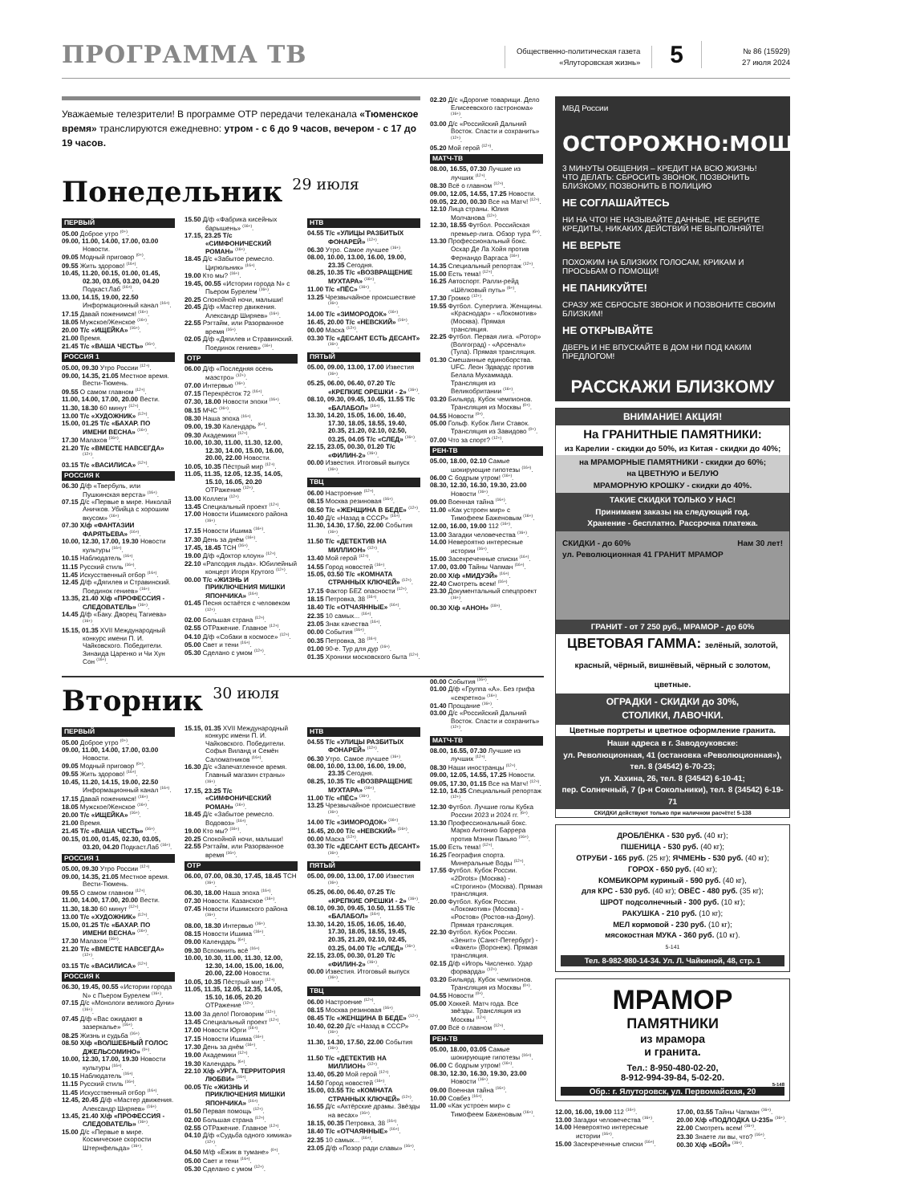ПРОГРАММА ТВ
Общественно-политическая газета
«Ялуторовская жизнь»
5
№ 86 (15929)
27 июля 2024
Уважаемые телезрители! В программе ОТР передачи телеканала «Тюменское время» транслируются ежедневно: утром - с 6 до 9 часов, вечером - с 17 до 19 часов.
Понедельник 29 июля
02.20 Д/с «Дорогие товарищи. Дело Елисеевского гастронома» <sup>(16+)</sup>.
03.00 Д/с «Российский Дальний Восток. Спасти и сохранить» <sup>(12+)</sup>.
05.20 Мой герой <sup>(12+)</sup>.
МАТЧ-ТВ
08.00, 16.55, 07.30 Лучшие из лучших <sup>(12+)</sup>.
08.30 Всё о главном <sup>(12+)</sup>.
09.00, 12.05, 14.55, 17.25 Новости.
09.05, 22.00, 00.30 Все на Матч! <sup>(12+)</sup>.
12.10 Лица страны. Юлия Молчанова <sup>(12+)</sup>.
12.30, 18.55 Футбол. Российская премьер-лига. Обзор тура <sup>(6+)</sup>.
13.30 Профессиональный бокс. Оскар Де Ла Хойя против Фернандо Варгаса <sup>(16+)</sup>.
14.35 Специальный репортаж <sup>(12+)</sup>.
15.00 Есть тема! <sup>(12+)</sup>.
16.25 Автоспорт. Ралли-рейд «Шёлковый путь» <sup>(6+)</sup>.
17.30 Громко <sup>(12+)</sup>.
19.55 Футбол. Суперлига. Женщины. «Краснодар» - «Локомотив» (Москва). Прямая трансляция.
22.25 Футбол. Первая лига. «Ротор» (Волгоград) - «Арсенал» (Тула). Прямая трансляция.
01.30 Смешанные единоборства. UFC. Леон Эдвардс против Белала Мухаммада. Трансляция из Великобритании <sup>(16+)</sup>.
03.20 Бильярд. Кубок чемпионов. Трансляция из Москвы <sup>(0+)</sup>.
04.55 Новости <sup>(0+)</sup>.
05.00 Гольф. Кубок Лиги Ставок. Трансляция из Завидово <sup>(0+)</sup>.
07.00 Что за спорт? <sup>(12+)</sup>.
РЕН-ТВ
05.00, 18.00, 02.10 Самые шокирующие гипотезы <sup>(16+)</sup>.
06.00 С бодрым утром! <sup>(16+)</sup>.
08.30, 12.30, 16.30, 19.30, 23.00 Новости <sup>(16+)</sup>.
09.00 Военная тайна <sup>(16+)</sup>.
11.00 «Как устроен мир» с Тимофеем Баженовым <sup>(16+)</sup>.
12.00, 16.00, 19.00 112 <sup>(16+)</sup>.
13.00 Загадки человечества <sup>(16+)</sup>.
14.00 Невероятно интересные истории <sup>(16+)</sup>.
15.00 Засекреченные списки <sup>(16+)</sup>.
17.00, 03.00 Тайны Чапман <sup>(16+)</sup>.
20.00 Х/ф «МИДУЭЙ» <sup>(16+)</sup>.
22.40 Смотреть всем! <sup>(16+)</sup>.
23.30 Документальный спецпроект <sup>(16+)</sup>.
00.30 Х/ф «АНОН» <sup>(18+)</sup>.
ПЕРВЫЙ
05.00 Доброе утро <sup>(0+)</sup>.
09.00, 11.00, 14.00, 17.00, 03.00 Новости.
09.05 Модный приговор <sup>(0+)</sup>.
09.55 Жить здорово! <sup>(16+)</sup>.
10.45, 11.20, 00.15, 01.00, 01.45, 02.30, 03.05, 03.20, 04.20 Подкаст.Лаб <sup>(16+)</sup>.
13.00, 14.15, 19.00, 22.50 Информационный канал <sup>(16+)</sup>.
17.15 Давай поженимся! <sup>(16+)</sup>.
18.05 Мужское/Женское <sup>(16+)</sup>.
20.00 Т/с «ИЩЕЙКА» <sup>(16+)</sup>.
21.00 Время.
21.45 Т/с «ВАША ЧЕСТЬ» <sup>(16+)</sup>.
РОССИЯ 1
05.00, 09.30 Утро России <sup>(12+)</sup>.
09.00, 14.35, 21.05 Местное время. Вести-Тюмень.
09.55 О самом главном <sup>(12+)</sup>.
11.00, 14.00, 17.00, 20.00 Вести.
11.30, 18.30 60 минут <sup>(12+)</sup>.
13.00 Т/с «ХУДОЖНИК» <sup>(12+)</sup>.
15.00, 01.25 Т/с «БАХАР. ПО ИМЕНИ ВЕСНА» <sup>(16+)</sup>.
17.30 Малахов <sup>(16+)</sup>.
21.20 Т/с «ВМЕСТЕ НАВСЕГДА» <sup>(12+)</sup>.
03.15 Т/с «ВАСИЛИСА» <sup>(12+)</sup>.
РОССИЯ К
06.30 Д/ф «Твербуль, или Пушкинская верста» <sup>(16+)</sup>.
07.15 Д/с «Первые в мире. Николай Аничков. Убийца с хорошим вкусом» <sup>(16+)</sup>.
07.30 Х/ф «ФАНТАЗИИ ФАРЯТЬЕВА» <sup>(16+)</sup>.
10.00, 12.30, 17.00, 19.30 Новости культуры <sup>(16+)</sup>.
10.15 Наблюдатель <sup>(16+)</sup>.
11.15 Русский стиль <sup>(16+)</sup>.
11.45 Искусственный отбор <sup>(16+)</sup>.
12.45 Д/ф «Дягилев и Стравинский. Поединок гениев» <sup>(16+)</sup>.
13.35, 21.40 Х/ф «ПРОФЕССИЯ - СЛЕДОВАТЕЛЬ» <sup>(16+)</sup>.
14.45 Д/ф «Баку. Дворец Тагиева» <sup>(16+)</sup>.
15.15, 01.35 XVII Международный конкурс имени П. И. Чайковского. Победители. Зинаида Царенко и Чи Хун Сон <sup>(16+)</sup>.
15.50 Д/ф «Фабрика кисейных барышень» <sup>(16+)</sup>.
17.15, 23.25 Т/с «СИМФОНИЧЕСКИЙ РОМАН» <sup>(16+)</sup>.
18.45 Д/с «Забытое ремесло. Цирюльник» <sup>(16+)</sup>.
19.00 Кто мы? <sup>(16+)</sup>.
19.45, 00.55 «Истории города N» с Пьером Бурелем <sup>(16+)</sup>.
20.25 Спокойной ночи, малыши!
20.45 Д/ф «Мастер движения. Александр Ширяев» <sup>(16+)</sup>.
22.55 Рэгтайм, или Разорванное время <sup>(16+)</sup>.
02.05 Д/ф «Дягилев и Стравинский. Поединок гениев» <sup>(16+)</sup>.
ОТР
06.00 Д/ф «Последняя осень маэстро» <sup>(12+)</sup>.
07.00 Интервью <sup>(16+)</sup>.
07.15 Перекрёсток 72 <sup>(16+)</sup>.
07.30, 18.00 Новости эпохи <sup>(16+)</sup>.
08.15 МЧС <sup>(16+)</sup>.
08.30 Наша эпоха <sup>(16+)</sup>.
09.00, 19.30 Календарь <sup>(6+)</sup>.
09.30 Академики <sup>(12+)</sup>.
10.00, 10.30, 11.00, 11.30, 12.00, 12.30, 14.00, 15.00, 16.00, 20.00, 22.00 Новости.
10.05, 10.35 Пёстрый мир <sup>(12+)</sup>.
11.05, 11.35, 12.05, 12.35, 14.05, 15.10, 16.05, 20.20 ОТРажение <sup>(12+)</sup>.
13.00 Коллеги <sup>(12+)</sup>.
13.45 Специальный проект <sup>(12+)</sup>.
17.00 Новости Ишимского района <sup>(16+)</sup>.
17.15 Новости Ишима <sup>(16+)</sup>.
17.30 День за днём <sup>(16+)</sup>.
17.45, 18.45 ТСН <sup>(16+)</sup>.
19.00 Д/ф «Доктор клоун» <sup>(12+)</sup>.
22.10 «Рапсодия льда». Юбилейный концерт Игоря Крутого <sup>(12+)</sup>.
00.00 Т/с «ЖИЗНЬ И ПРИКЛЮЧЕНИЯ МИШКИ ЯПОНЧИКА» <sup>(16+)</sup>.
01.45 Песня остаётся с человеком <sup>(12+)</sup>.
02.00 Большая страна <sup>(12+)</sup>.
02.55 ОТРажение. Главное <sup>(12+)</sup>.
04.10 Д/ф «Собаки в космосе» <sup>(12+)</sup>.
05.00 Свет и тени <sup>(16+)</sup>.
05.30 Сделано с умом <sup>(12+)</sup>.
НТВ
04.55 Т/с «УЛИЦЫ РАЗБИТЫХ ФОНАРЕЙ» <sup>(12+)</sup>.
06.30 Утро. Самое лучшее <sup>(16+)</sup>.
08.00, 10.00, 13.00, 16.00, 19.00, 23.35 Сегодня.
08.25, 10.35 Т/с «ВОЗВРАЩЕНИЕ МУХТАРА» <sup>(16+)</sup>.
11.00 Т/с «ПЁС» <sup>(16+)</sup>.
13.25 Чрезвычайное происшествие <sup>(16+)</sup>.
14.00 Т/с «ЗИМОРОДОК» <sup>(16+)</sup>.
16.45, 20.00 Т/с «НЕВСКИЙ» <sup>(16+)</sup>.
00.00 Маска <sup>(12+)</sup>.
03.30 Т/с «ДЕСАНТ ЕСТЬ ДЕСАНТ» <sup>(16+)</sup>.
ПЯТЫЙ
05.00, 09.00, 13.00, 17.00 Известия <sup>(16+)</sup>.
05.25, 06.00, 06.40, 07.20 Т/с «КРЕПКИЕ ОРЕШКИ - 2» <sup>(16+)</sup>.
08.10, 09.30, 09.45, 10.45, 11.55 Т/с «БАЛАБОЛ» <sup>(16+)</sup>.
13.30, 14.20, 15.05, 16.00, 16.40, 17.30, 18.05, 18.55, 19.40, 20.35, 21.20, 02.10, 02.50, 03.25, 04.05 Т/с «СЛЕД» <sup>(16+)</sup>.
22.15, 23.05, 00.30, 01.20 Т/с «ФИЛИН-2» <sup>(16+)</sup>.
00.00 Известия. Итоговый выпуск <sup>(16+)</sup>.
ТВЦ
06.00 Настроение <sup>(12+)</sup>.
08.15 Москва резиновая <sup>(16+)</sup>.
08.50 Т/с «ЖЕНЩИНА В БЕДЕ» <sup>(12+)</sup>.
10.40 Д/с «Назад в СССР» <sup>(16+)</sup>.
11.30, 14.30, 17.50, 22.00 События <sup>(16+)</sup>.
11.50 Т/с «ДЕТЕКТИВ НА МИЛЛИОН» <sup>(12+)</sup>.
13.40 Мой герой <sup>(12+)</sup>.
14.55 Город новостей <sup>(16+)</sup>.
15.05, 03.50 Т/с «КОМНАТА СТРАННЫХ КЛЮЧЕЙ» <sup>(12+)</sup>.
17.15 Фактор БЕZ опасности <sup>(12+)</sup>.
18.15 Петровка, 38 <sup>(16+)</sup>.
18.40 Т/с «ОТЧАЯННЫЕ» <sup>(16+)</sup>.
22.35 10 самых... <sup>(16+)</sup>.
23.05 Знак качества <sup>(16+)</sup>.
00.00 События <sup>(16+)</sup>.
00.35 Петровка, 38 <sup>(16+)</sup>.
01.00 90-е. Тур для дур <sup>(16+)</sup>.
01.35 Хроники московского быта <sup>(12+)</sup>.
Вторник 30 июля
00.00 События <sup>(16+)</sup>.
01.00 Д/ф «Группа «А». Без грифа «секретно» <sup>(16+)</sup>.
01.40 Прощание <sup>(16+)</sup>.
03.00 Д/с «Российский Дальний Восток. Спасти и сохранить» <sup>(12+)</sup>.
МАТЧ-ТВ
08.00, 16.55, 07.30 Лучшие из лучших <sup>(12+)</sup>.
08.30 Наши иностранцы <sup>(12+)</sup>.
09.00, 12.05, 14.55, 17.25 Новости.
09.05, 17.30, 01.15 Все на Матч! <sup>(12+)</sup>.
12.10, 14.35 Специальный репортаж <sup>(12+)</sup>.
12.30 Футбол. Лучшие голы Кубка России 2023 и 2024 гг. <sup>(6+)</sup>.
13.30 Профессиональный бокс. Марко Антонио Баррера против Мэнни Пакьяо <sup>(16+)</sup>.
15.00 Есть тема! <sup>(12+)</sup>.
16.25 География спорта. Минеральные Воды <sup>(12+)</sup>.
17.55 Футбол. Кубок России. «2Drots» (Москва) - «Строгино» (Москва). Прямая трансляция.
20.00 Футбол. Кубок России. «Локомотив» (Москва) - «Ростов» (Ростов-на-Дону). Прямая трансляция.
22.30 Футбол. Кубок России. «Зенит» (Санкт-Петербург) - «Факел» (Воронеж). Прямая трансляция.
02.15 Д/ф «Игорь Численко. Удар форварда» <sup>(12+)</sup>.
03.20 Бильярд. Кубок чемпионов. Трансляция из Москвы <sup>(0+)</sup>.
04.55 Новости <sup>(0+)</sup>.
05.00 Хоккей. Матч года. Все звёзды. Трансляция из Москвы <sup>(12+)</sup>.
07.00 Всё о главном <sup>(12+)</sup>.
РЕН-ТВ
05.00, 18.00, 03.05 Самые шокирующие гипотезы <sup>(16+)</sup>.
06.00 С бодрым утром! <sup>(16+)</sup>.
08.30, 12.30, 16.30, 19.30, 23.00 Новости <sup>(16+)</sup>.
09.00 Военная тайна <sup>(16+)</sup>.
10.00 Совбез <sup>(16+)</sup>.
11.00 «Как устроен мир» с Тимофеем Баженовым <sup>(16+)</sup>.
ПЕРВЫЙ
05.00 Доброе утро <sup>(0+)</sup>.
09.00, 11.00, 14.00, 17.00, 03.00 Новости.
09.05 Модный приговор <sup>(0+)</sup>.
09.55 Жить здорово! <sup>(16+)</sup>.
10.45, 11.20, 14.15, 19.00, 22.50 Информационный канал <sup>(16+)</sup>.
17.15 Давай поженимся! <sup>(16+)</sup>.
18.05 Мужское/Женское <sup>(16+)</sup>.
20.00 Т/с «ИЩЕЙКА» <sup>(16+)</sup>.
21.00 Время.
21.45 Т/с «ВАША ЧЕСТЬ» <sup>(16+)</sup>.
00.15, 01.00, 01.45, 02.30, 03.05, 03.20, 04.20 Подкаст.Лаб <sup>(16+)</sup>.
РОССИЯ 1
05.00, 09.30 Утро России <sup>(12+)</sup>.
09.00, 14.35, 21.05 Местное время. Вести-Тюмень.
09.55 О самом главном <sup>(12+)</sup>.
11.00, 14.00, 17.00, 20.00 Вести.
11.30, 18.30 60 минут <sup>(12+)</sup>.
13.00 Т/с «ХУДОЖНИК» <sup>(12+)</sup>.
15.00, 01.25 Т/с «БАХАР. ПО ИМЕНИ ВЕСНА» <sup>(16+)</sup>.
17.30 Малахов <sup>(16+)</sup>.
21.20 Т/с «ВМЕСТЕ НАВСЕГДА» <sup>(12+)</sup>.
03.15 Т/с «ВАСИЛИСА» <sup>(12+)</sup>.
РОССИЯ К
06.30, 19.45, 00.55 «Истории города N» с Пьером Бурелем <sup>(16+)</sup>.
07.15 Д/с «Монологи великого Дуни» <sup>(16+)</sup>.
07.45 Д/ф «Вас ожидают в зазеркалье» <sup>(16+)</sup>.
08.25 Жизнь и судьба <sup>(16+)</sup>.
08.50 Х/ф «ВОЛШЕБНЫЙ ГОЛОС ДЖЕЛЬСОМИНО» <sup>(0+)</sup>.
10.00, 12.30, 17.00, 19.30 Новости культуры <sup>(16+)</sup>.
10.15 Наблюдатель <sup>(16+)</sup>.
11.15 Русский стиль <sup>(16+)</sup>.
11.45 Искусственный отбор <sup>(16+)</sup>.
12.45, 20.45 Д/ф «Мастер движения. Александр Ширяев» <sup>(16+)</sup>.
13.45, 21.40 Х/ф «ПРОФЕССИЯ - СЛЕДОВАТЕЛЬ» <sup>(16+)</sup>.
15.00 Д/с «Первые в мире. Космические скорости Штернфельда» <sup>(16+)</sup>.
15.15, 01.35 XVII Международный конкурс имени П. И. Чайковского. Победители. Софья Виланд и Семён Саломатников <sup>(16+)</sup>.
16.30 Д/с «Запечатленное время. Главный магазин страны» <sup>(16+)</sup>.
17.15, 23.25 Т/с «СИМФОНИЧЕСКИЙ РОМАН» <sup>(16+)</sup>.
18.45 Д/с «Забытое ремесло. Водовоз» <sup>(16+)</sup>.
19.00 Кто мы? <sup>(16+)</sup>.
20.25 Спокойной ночи, малыши!
22.55 Рэгтайм, или Разорванное время <sup>(16+)</sup>.
ОТР
06.00, 07.00, 08.30, 17.45, 18.45 ТСН <sup>(16+)</sup>.
06.30, 18.00 Наша эпоха <sup>(16+)</sup>.
07.30 Новости. Казанское <sup>(16+)</sup>.
07.45 Новости Ишимского района <sup>(16+)</sup>.
08.00, 18.30 Интервью <sup>(16+)</sup>.
08.15 Новости Ишима <sup>(16+)</sup>.
09.00 Календарь <sup>(6+)</sup>.
09.30 Вспомнить всё <sup>(16+)</sup>.
10.00, 10.30, 11.00, 11.30, 12.00, 12.30, 14.00, 15.00, 16.00, 20.00, 22.00 Новости.
10.05, 10.35 Пёстрый мир <sup>(12+)</sup>.
11.05, 11.35, 12.05, 12.35, 14.05, 15.10, 16.05, 20.20 ОТРажение <sup>(12+)</sup>.
13.00 За дело! Поговорим <sup>(12+)</sup>.
13.45 Специальный проект <sup>(12+)</sup>.
17.00 Новости Юрги <sup>(16+)</sup>.
17.15 Новости Ишима <sup>(16+)</sup>.
17.30 День за днём <sup>(16+)</sup>.
19.00 Академики <sup>(12+)</sup>.
19.30 Календарь <sup>(6+)</sup>.
22.10 Х/ф «УРГА. ТЕРРИТОРИЯ ЛЮБВИ» <sup>(16+)</sup>.
00.05 Т/с «ЖИЗНЬ И ПРИКЛЮЧЕНИЯ МИШКИ ЯПОНЧИКА» <sup>(16+)</sup>.
01.50 Первая помощь <sup>(12+)</sup>.
02.00 Большая страна <sup>(12+)</sup>.
02.55 ОТРажение. Главное <sup>(12+)</sup>.
04.10 Д/ф «Судьба одного химика» <sup>(12+)</sup>.
04.50 М/ф «Ёжик в тумане» <sup>(0+)</sup>.
05.00 Свет и тени <sup>(16+)</sup>.
05.30 Сделано с умом <sup>(12+)</sup>.
НТВ
04.55 Т/с «УЛИЦЫ РАЗБИТЫХ ФОНАРЕЙ» <sup>(12+)</sup>.
06.30 Утро. Самое лучшее <sup>(16+)</sup>.
08.00, 10.00, 13.00, 16.00, 19.00, 23.35 Сегодня.
08.25, 10.35 Т/с «ВОЗВРАЩЕНИЕ МУХТАРА» <sup>(16+)</sup>.
11.00 Т/с «ПЁС» <sup>(16+)</sup>.
13.25 Чрезвычайное происшествие <sup>(16+)</sup>.
14.00 Т/с «ЗИМОРОДОК» <sup>(16+)</sup>.
16.45, 20.00 Т/с «НЕВСКИЙ» <sup>(16+)</sup>.
00.00 Маска <sup>(12+)</sup>.
03.30 Т/с «ДЕСАНТ ЕСТЬ ДЕСАНТ» <sup>(16+)</sup>.
ПЯТЫЙ
05.00, 09.00, 13.00, 17.00 Известия <sup>(16+)</sup>.
05.25, 06.00, 06.40, 07.25 Т/с «КРЕПКИЕ ОРЕШКИ - 2» <sup>(16+)</sup>.
08.10, 09.30, 09.45, 10.50, 11.55 Т/с «БАЛАБОЛ» <sup>(16+)</sup>.
13.30, 14.20, 15.05, 16.05, 16.40, 17.30, 18.05, 18.55, 19.45, 20.35, 21.20, 02.10, 02.45, 03.25, 04.00 Т/с «СЛЕД» <sup>(16+)</sup>.
22.15, 23.05, 00.30, 01.20 Т/с «ФИЛИН-2» <sup>(16+)</sup>.
00.00 Известия. Итоговый выпуск <sup>(16+)</sup>.
ТВЦ
06.00 Настроение <sup>(12+)</sup>.
08.15 Москва резиновая <sup>(16+)</sup>.
08.45 Т/с «ЖЕНЩИНА В БЕДЕ» <sup>(12+)</sup>.
10.40, 02.20 Д/с «Назад в СССР» <sup>(16+)</sup>.
11.30, 14.30, 17.50, 22.00 События <sup>(16+)</sup>.
11.50 Т/с «ДЕТЕКТИВ НА МИЛЛИОН» <sup>(12+)</sup>.
13.40, 05.20 Мой герой <sup>(12+)</sup>.
14.50 Город новостей <sup>(16+)</sup>.
15.00, 03.55 Т/с «КОМНАТА СТРАННЫХ КЛЮЧЕЙ» <sup>(12+)</sup>.
16.55 Д/с «Актёрские драмы. Звёзды на весах» <sup>(16+)</sup>.
18.15, 00.35 Петровка, 38 <sup>(16+)</sup>.
18.40 Т/с «ОТЧАЯННЫЕ» <sup>(16+)</sup>.
22.35 10 самых... <sup>(16+)</sup>.
23.05 Д/ф «Позор ради славы» <sup>(16+)</sup>.
МВД России
ОСТОРОЖНО:МОШЕННИКИ!
3 МИНУТЫ ОБЩЕНИЯ – КРЕДИТ НА ВСЮ ЖИЗНЬ!
ЧТО ДЕЛАТЬ: СБРОСИТЬ ЗВОНОК, ПОЗВОНИТЬ БЛИЗКОМУ, ПОЗВОНИТЬ В ПОЛИЦИЮ
НЕ СОГЛАШАЙТЕСЬ
НИ НА ЧТО! НЕ НАЗЫВАЙТЕ ДАННЫЕ, НЕ БЕРИТЕ КРЕДИТЫ, НИКАКИХ ДЕЙСТВИЙ НЕ ВЫПОЛНЯЙТЕ!
НЕ ВЕРЬТЕ
ПОХОЖИМ НА БЛИЗКИХ ГОЛОСАМ, КРИКАМ И ПРОСЬБАМ О ПОМОЩИ!
НЕ ПАНИКУЙТЕ!
СРАЗУ ЖЕ СБРОСЬТЕ ЗВОНОК И ПОЗВОНИТЕ СВОИМ БЛИЗКИМ!
НЕ ОТКРЫВАЙТЕ
ДВЕРЬ И НЕ ВПУСКАЙТЕ В ДОМ НИ ПОД КАКИМ ПРЕДЛОГОМ!
РАССКАЖИ БЛИЗКОМУ
ВНИМАНИЕ! АКЦИЯ!
На ГРАНИТНЫЕ ПАМЯТНИКИ:
из Карелии - скидки до 50%, из Китая - скидки до 40%;
на МРАМОРНЫЕ ПАМЯТНИКИ - скидки до 60%;
на ЦВЕТНУЮ и БЕЛУЮ
МРАМОРНУЮ КРОШКУ - скидки до 40%.
ТАКИЕ СКИДКИ ТОЛЬКО У НАС!
Принимаем заказы на следующий год.
Хранение - бесплатно. Рассрочка платежа.
СКИДКИ - до 60% Нам 30 лет!
ул. Революционная 41 ГРАНИТ МРАМОР
ГРАНИТ - от 7 250 руб., МРАМОР - до 60%
ЦВЕТОВАЯ ГАММА: зелёный, золотой, красный, чёрный, вишнёвый, чёрный с золотом, цветные.
ОГРАДКИ - СКИДКИ до 30%,
СТОЛИКИ, ЛАВОЧКИ.
Цветные портреты и цветное оформление гранита.
Наши адреса в г. Заводоуковске:
ул. Революционная, 41 (остановка «Революционная»), тел. 8 (34542) 6-70-23;
ул. Хахина, 26, тел. 8 (34542) 6-10-41;
пер. Солнечный, 7 (р-н Сокольники), тел. 8 (34542) 6-19-71
СКИДКИ действуют только при наличном расчёте! 5-138
ДРОБЛЁНКА - 530 руб. (40 кг);
ПШЕНИЦА - 530 руб. (40 кг);
ОТРУБИ - 165 руб. (25 кг); ЯЧМЕНЬ - 530 руб. (40 кг);
ГОРОХ - 650 руб. (40 кг);
КОМБИКОРМ куриный - 590 руб. (40 кг),
для КРС - 530 руб. (40 кг); ОВЁС - 480 руб. (35 кг);
ШРОТ подсолнечный - 300 руб. (10 кг);
РАКУШКА - 210 руб. (10 кг);
МЕЛ кормовой - 230 руб. (10 кг);
мясокостная МУКА - 360 руб. (10 кг).
5-141
Тел. 8-982-980-14-34. Ул. Л. Чайкиной, 48, стр. 1
МРАМОР
ПАМЯТНИКИ
из мрамора
и гранита.
Тел.: 8-950-480-02-20,
8-912-994-39-84, 5-02-20.
5-148
Обр.: г. Ялуторовск, ул. Первомайская, 20
12.00, 16.00, 19.00 112 <sup>(16+)</sup>.
13.00 Загадки человечества <sup>(16+)</sup>.
14.00 Невероятно интересные истории <sup>(16+)</sup>.
15.00 Засекреченные списки <sup>(16+)</sup>.
17.00, 03.55 Тайны Чапман <sup>(16+)</sup>.
20.00 Х/ф «ПОДЛОДКА U-235» <sup>(16+)</sup>.
22.00 Смотреть всем! <sup>(16+)</sup>.
23.30 Знаете ли вы, что? <sup>(16+)</sup>.
00.30 Х/ф «БОЙ» <sup>(16+)</sup>.